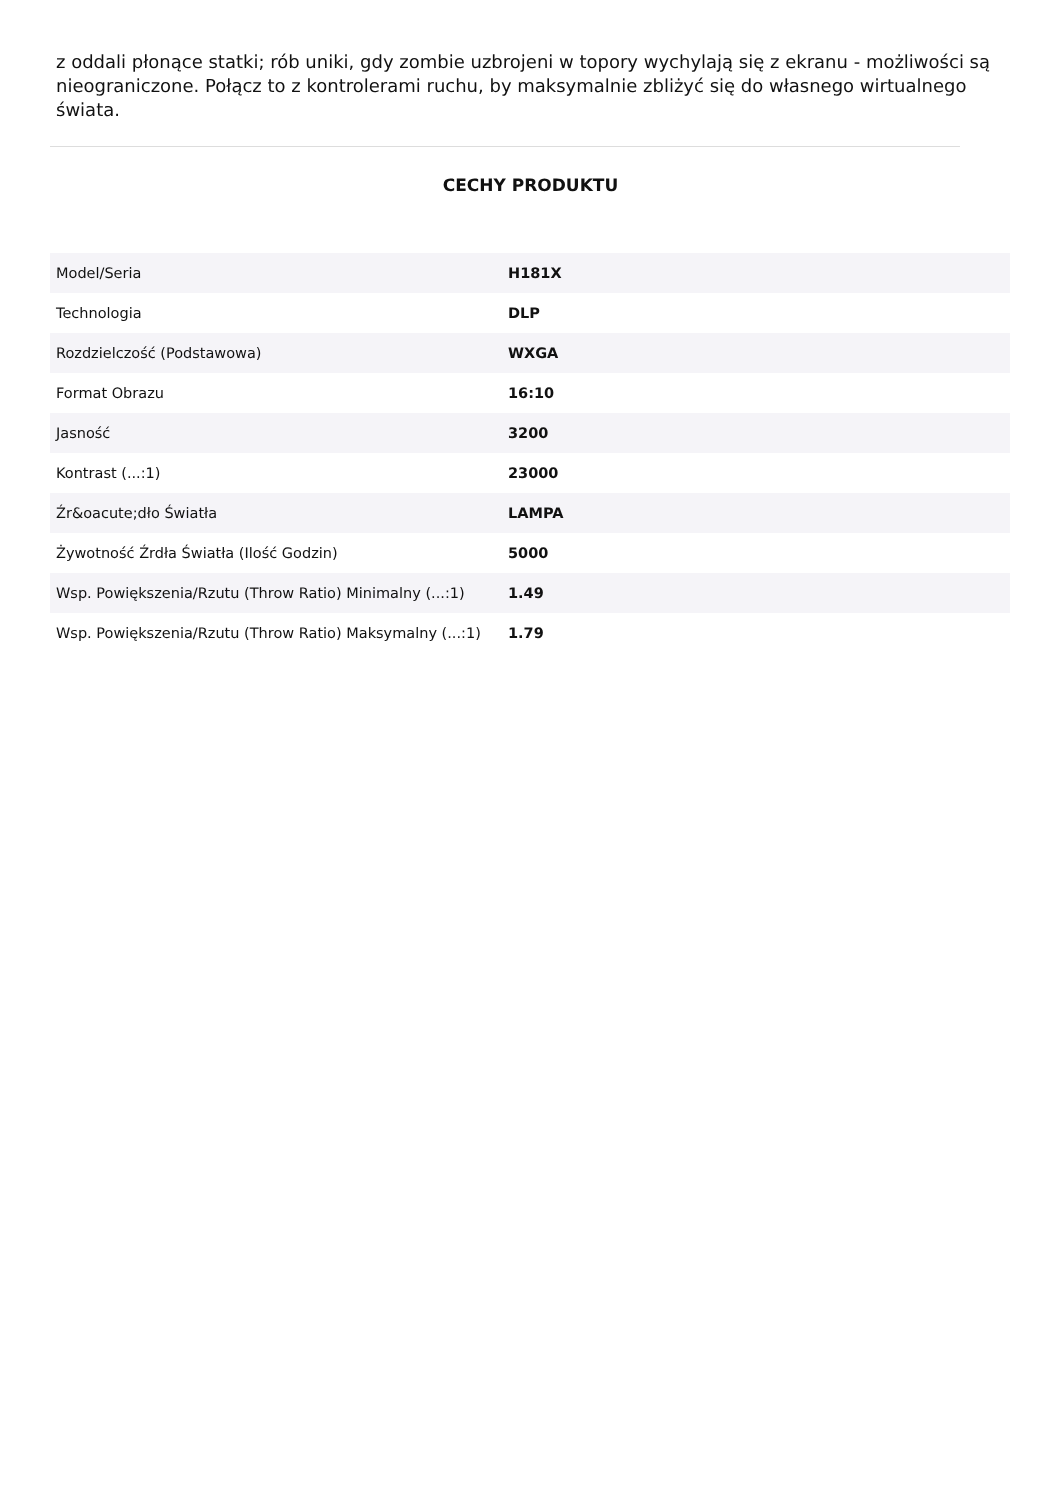z oddali płonące statki; rób uniki, gdy zombie uzbrojeni w topory wychylają się z ekranu - możliwości są nieograniczone. Połącz to z kontrolerami ruchu, by maksymalnie zbliżyć się do własnego wirtualnego świata.
CECHY PRODUKTU
| Model/Seria | H181X |
| Technologia | DLP |
| Rozdzielczość (Podstawowa) | WXGA |
| Format Obrazu | 16:10 |
| Jasność | 3200 |
| Kontrast (...:1) | 23000 |
| Źr&oacute;dło Światła | LAMPA |
| Żywotność Źrdła Światła (Ilość Godzin) | 5000 |
| Wsp. Powiększenia/Rzutu (Throw Ratio) Minimalny (...:1) | 1.49 |
| Wsp. Powiększenia/Rzutu (Throw Ratio) Maksymalny (...:1) | 1.79 |